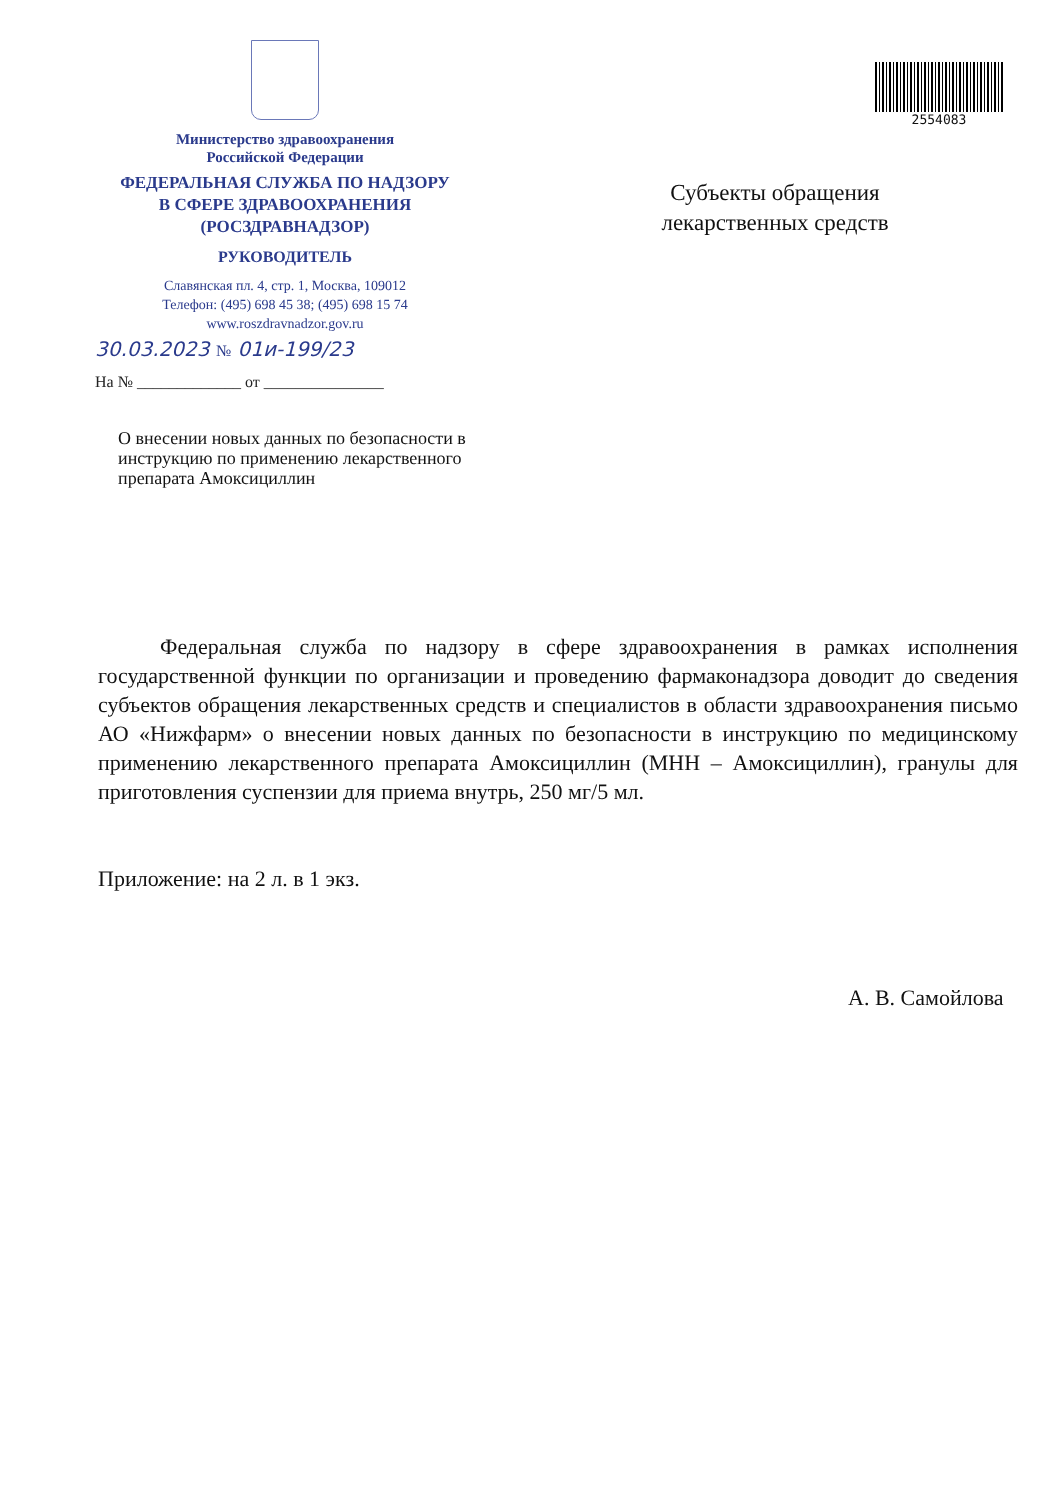Министерство здравоохранения
Российской Федерации
ФЕДЕРАЛЬНАЯ СЛУЖБА ПО НАДЗОРУ
В СФЕРЕ ЗДРАВООХРАНЕНИЯ
(РОСЗДРАВНАДЗОР)
РУКОВОДИТЕЛЬ
Славянская пл. 4, стр. 1, Москва, 109012
Телефон: (495) 698 45 38; (495) 698 15 74
www.roszdravnadzor.gov.ru
30.03.2023 № 01и-199/23
На № _____________ от _______________
О внесении новых данных по безопасности в инструкцию по применению лекарственного препарата Амоксициллин
2554083
Субъекты обращения лекарственных средств
Федеральная служба по надзору в сфере здравоохранения в рамках исполнения государственной функции по организации и проведению фармаконадзора доводит до сведения субъектов обращения лекарственных средств и специалистов в области здравоохранения письмо АО «Нижфарм» о внесении новых данных по безопасности в инструкцию по медицинскому применению лекарственного препарата Амоксициллин (МНН – Амоксициллин), гранулы для приготовления суспензии для приема внутрь, 250 мг/5 мл.
Приложение: на 2 л. в 1 экз.
А. В. Самойлова